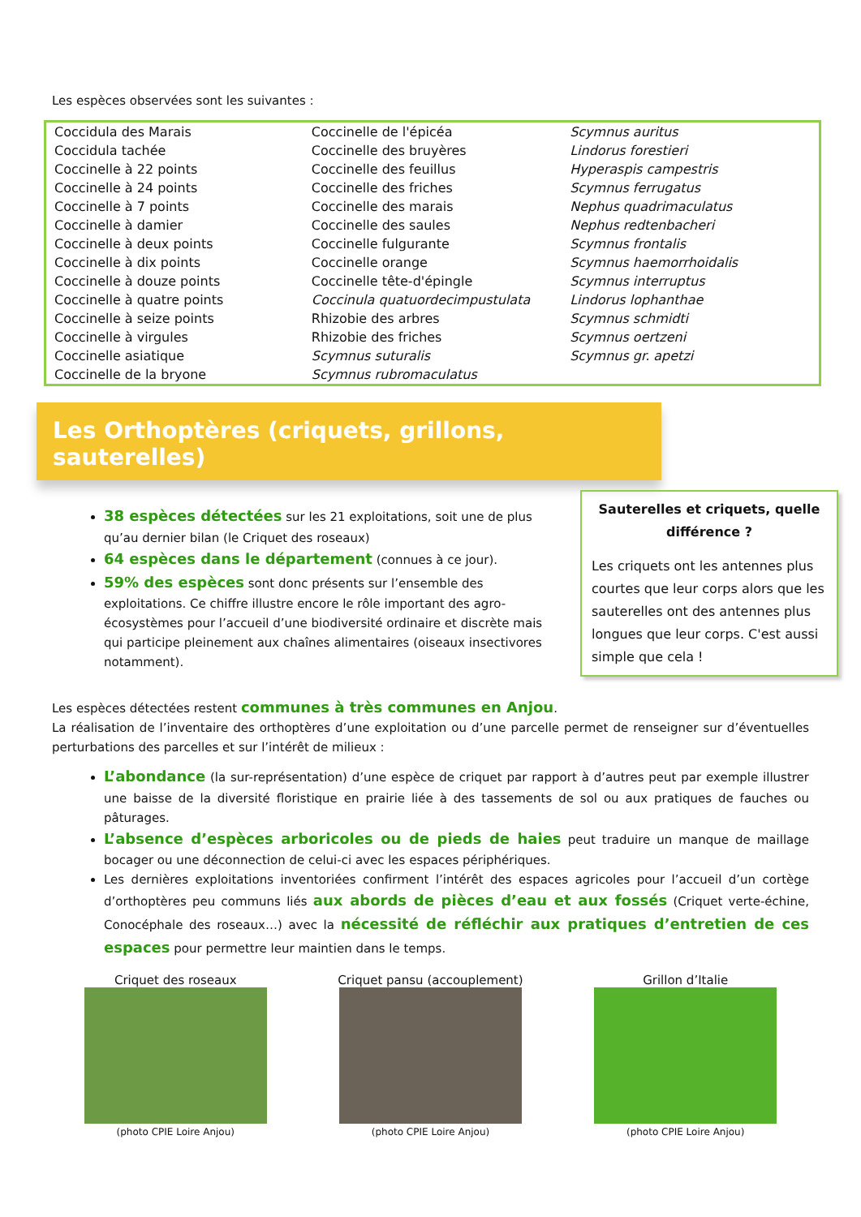Les espèces observées sont les suivantes :
| Coccidula des Marais | Coccinelle de l'épicéa | Scymnus auritus |
| Coccidula tachée | Coccinelle des bruyères | Lindorus forestieri |
| Coccinelle à 22 points | Coccinelle des feuillus | Hyperaspis campestris |
| Coccinelle à 24 points | Coccinelle des friches | Scymnus ferrugatus |
| Coccinelle à 7 points | Coccinelle des marais | Nephus quadrimaculatus |
| Coccinelle à damier | Coccinelle des saules | Nephus redtenbacheri |
| Coccinelle à deux points | Coccinelle fulgurante | Scymnus frontalis |
| Coccinelle à dix points | Coccinelle orange | Scymnus haemorrhoidalis |
| Coccinelle à douze points | Coccinelle tête-d'épingle | Scymnus interruptus |
| Coccinelle à quatre points | Coccinula quatuordecimpustulata | Lindorus lophanthae |
| Coccinelle à seize points | Rhizobie des arbres | Scymnus schmidti |
| Coccinelle à virgules | Rhizobie des friches | Scymnus oertzeni |
| Coccinelle asiatique | Scymnus suturalis | Scymnus gr. apetzi |
| Coccinelle de la bryone | Scymnus rubromaculatus | |
Les Orthoptères (criquets, grillons, sauterelles)
Sauterelles et criquets, quelle différence ?
Les criquets ont les antennes plus courtes que leur corps alors que les sauterelles ont des antennes plus longues que leur corps. C'est aussi simple que cela !
38 espèces détectées sur les 21 exploitations, soit une de plus qu’au dernier bilan (le Criquet des roseaux)
64 espèces dans le département (connues à ce jour).
59% des espèces sont donc présents sur l’ensemble des exploitations. Ce chiffre illustre encore le rôle important des agro-écosystèmes pour l’accueil d’une biodiversité ordinaire et discrète mais qui participe pleinement aux chaînes alimentaires (oiseaux insectivores notamment).
Les espèces détectées restent communes à très communes en Anjou.
La réalisation de l’inventaire des orthoptères d’une exploitation ou d’une parcelle permet de renseigner sur d’éventuelles perturbations des parcelles et sur l’intérêt de milieux :
L’abondance (la sur-représentation) d’une espèce de criquet par rapport à d’autres peut par exemple illustrer une baisse de la diversité floristique en prairie liée à des tassements de sol ou aux pratiques de fauches ou pâturages.
L’absence d’espèces arboricoles ou de pieds de haies peut traduire un manque de maillage bocager ou une déconnection de celui-ci avec les espaces périphériques.
Les dernières exploitations inventoriées confirment l’intérêt des espaces agricoles pour l’accueil d’un cortège d’orthoptères peu communs liés aux abords de pièces d’eau et aux fossés (Criquet verte-échine, Conocéphale des roseaux…) avec la nécessité de réfléchir aux pratiques d’entretien de ces espaces pour permettre leur maintien dans le temps.
Criquet des roseaux
(photo CPIE Loire Anjou)
Criquet pansu (accouplement)
(photo CPIE Loire Anjou)
Grillon d’Italie
(photo CPIE Loire Anjou)